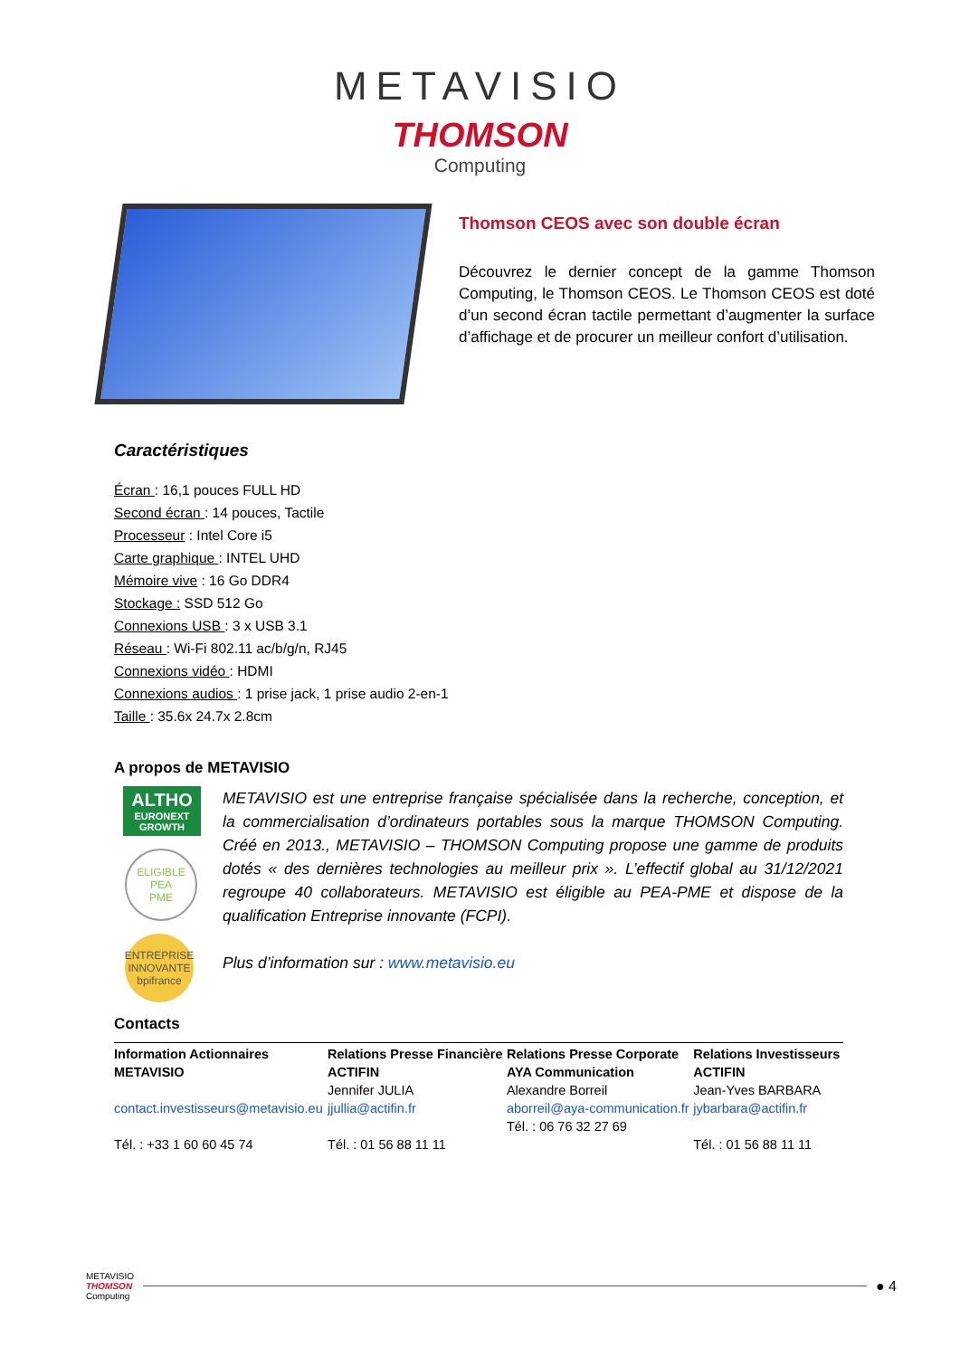METAVISIO
THOMSON
Computing
Thomson CEOS avec son double écran
Découvrez le dernier concept de la gamme Thomson Computing, le Thomson CEOS. Le Thomson CEOS est doté d’un second écran tactile permettant d’augmenter la surface d’affichage et de procurer un meilleur confort d’utilisation.
Caractéristiques
Écran : 16,1 pouces FULL HD
Second écran : 14 pouces, Tactile
Processeur : Intel Core i5
Carte graphique : INTEL UHD
Mémoire vive : 16 Go DDR4
Stockage : SSD 512 Go
Connexions USB : 3 x USB 3.1
Réseau : Wi-Fi 802.11 ac/b/g/n, RJ45
Connexions vidéo : HDMI
Connexions audios : 1 prise jack, 1 prise audio 2-en-1
Taille : 35.6x 24.7x 2.8cm
A propos de METAVISIO
ALTHO
EURONEXT
GROWTH
ELIGIBLE
PEA
PME
ENTREPRISE
INNOVANTE
bpifrance
METAVISIO est une entreprise française spécialisée dans la recherche, conception, et la commercialisation d’ordinateurs portables sous la marque THOMSON Computing. Créé en 2013., METAVISIO – THOMSON Computing propose une gamme de produits dotés « des dernières technologies au meilleur prix ». L’effectif global au 31/12/2021 regroupe 40 collaborateurs. METAVISIO est éligible au PEA-PME et dispose de la qualification Entreprise innovante (FCPI).
Plus d’information sur : www.metavisio.eu
Contacts
| Information Actionnaires METAVISIO contact.investisseurs@metavisio.eu Tél. : +33 1 60 60 45 74 | Relations Presse Financière ACTIFIN Jennifer JULIA jjullia@actifin.fr Tél. : 01 56 88 11 11 | Relations Presse Corporate AYA Communication Alexandre Borreil aborreil@aya-communication.fr Tél. : 06 76 32 27 69 | Relations Investisseurs ACTIFIN Jean-Yves BARBARA jybarbara@actifin.fr Tél. : 01 56 88 11 11 |
METAVISIO
THOMSON
Computing
● 4